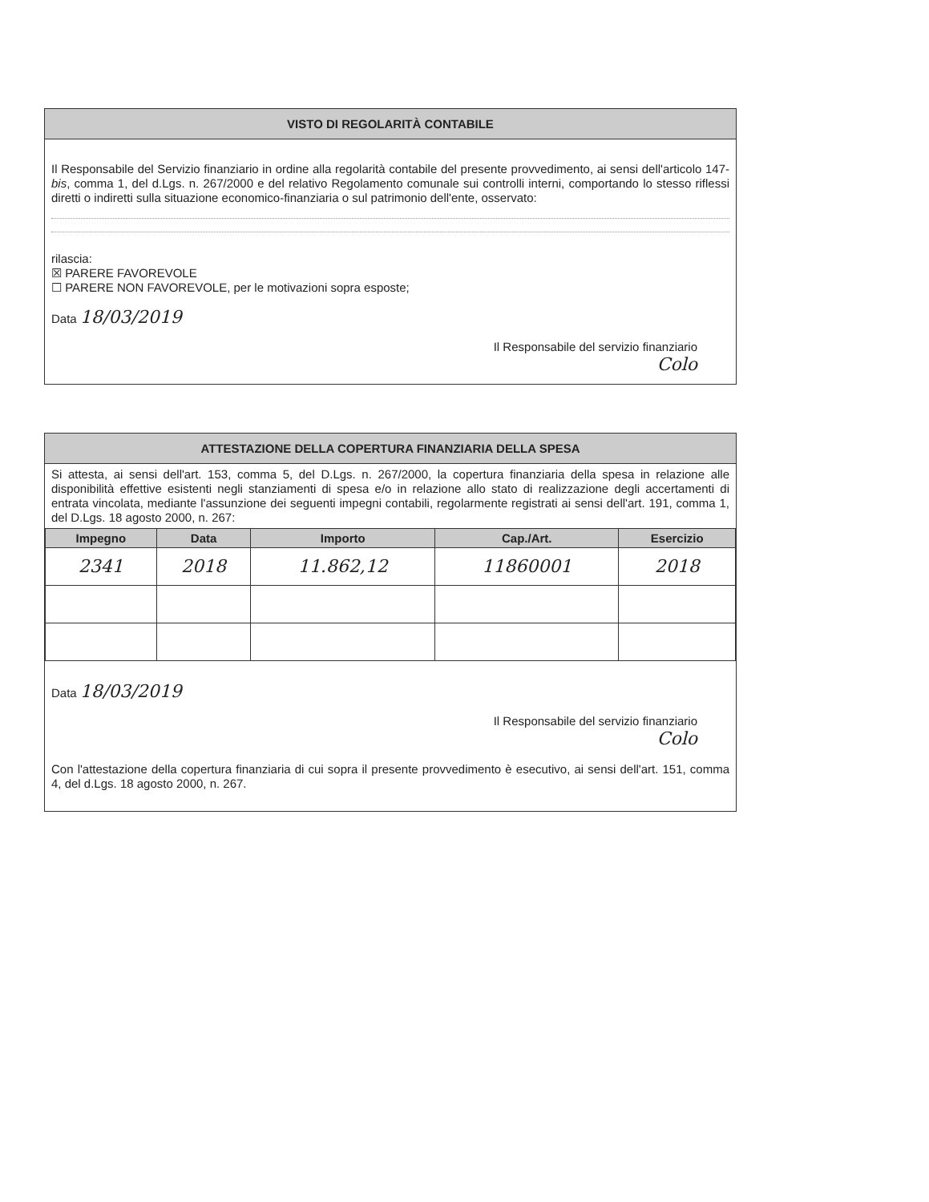VISTO DI REGOLARITÀ CONTABILE
Il Responsabile del Servizio finanziario in ordine alla regolarità contabile del presente provvedimento, ai sensi dell'articolo 147-bis, comma 1, del d.Lgs. n. 267/2000 e del relativo Regolamento comunale sui controlli interni, comportando lo stesso riflessi diretti o indiretti sulla situazione economico-finanziaria o sul patrimonio dell'ente, osservato:
rilascia:
☒ PARERE FAVOREVOLE
☐ PARERE NON FAVOREVOLE, per le motivazioni sopra esposte;
Data 18/03/2019
Il Responsabile del servizio finanziario
Colo
ATTESTAZIONE DELLA COPERTURA FINANZIARIA DELLA SPESA
Si attesta, ai sensi dell'art. 153, comma 5, del D.Lgs. n. 267/2000, la copertura finanziaria della spesa in relazione alle disponibilità effettive esistenti negli stanziamenti di spesa e/o in relazione allo stato di realizzazione degli accertamenti di entrata vincolata, mediante l'assunzione dei seguenti impegni contabili, regolarmente registrati ai sensi dell'art. 191, comma 1, del D.Lgs. 18 agosto 2000, n. 267:
| Impegno | Data | Importo | Cap./Art. | Esercizio |
| --- | --- | --- | --- | --- |
| 2341 | 2018 | 11.862,12 | 11860001 | 2018 |
Data 18/03/2019
Il Responsabile del servizio finanziario
Colo
Con l'attestazione della copertura finanziaria di cui sopra il presente provvedimento è esecutivo, ai sensi dell'art. 151, comma 4, del d.Lgs. 18 agosto 2000, n. 267.